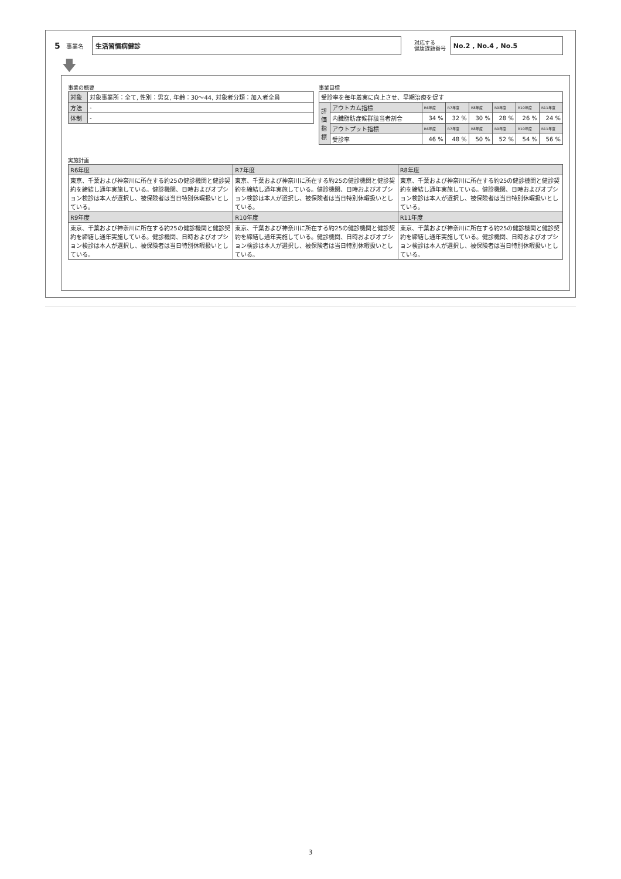5 事業名
生活習慣病健診
対応する
健康課題番号
No.2 , No.4 , No.5
🡇
事業の概要
| 対象 | 対象事業所：全て, 性別：男女, 年齢：30〜44, 対象者分類：加入者全員 |
| 方法 | - |
| 体制 | - |
事業目標
| 受診率を毎年着実に向上させ、早期治療を促す | | | | | | | |
| 評 価 指 標 | アウトカム指標 | R6年度 | R7年度 | R8年度 | R9年度 | R10年度 | R11年度 |
| | 内臓脂肪症候群該当者割合 | 34 % | 32 % | 30 % | 28 % | 26 % | 24 % |
| | アウトプット指標 | R6年度 | R7年度 | R8年度 | R9年度 | R10年度 | R11年度 |
| | 受診率 | 46 % | 48 % | 50 % | 52 % | 54 % | 56 % |
実施計画
| R6年度 | R7年度 | R8年度 |
| --- | --- | --- |
| 東京、千葉および神奈川に所在する約25の健診機関と健診契約を締結し通年実施している。健診機関、日時およびオプション検診は本人が選択し、被保険者は当日特別休暇扱いとしている。 | 東京、千葉および神奈川に所在する約25の健診機関と健診契約を締結し通年実施している。健診機関、日時およびオプション検診は本人が選択し、被保険者は当日特別休暇扱いとしている。 | 東京、千葉および神奈川に所在する約25の健診機関と健診契約を締結し通年実施している。健診機関、日時およびオプション検診は本人が選択し、被保険者は当日特別休暇扱いとしている。 |
| R9年度 | R10年度 | R11年度 |
| 東京、千葉および神奈川に所在する約25の健診機関と健診契約を締結し通年実施している。健診機関、日時およびオプション検診は本人が選択し、被保険者は当日特別休暇扱いとしている。 | 東京、千葉および神奈川に所在する約25の健診機関と健診契約を締結し通年実施している。健診機関、日時およびオプション検診は本人が選択し、被保険者は当日特別休暇扱いとしている。 | 東京、千葉および神奈川に所在する約25の健診機関と健診契約を締結し通年実施している。健診機関、日時およびオプション検診は本人が選択し、被保険者は当日特別休暇扱いとしている。 |
3